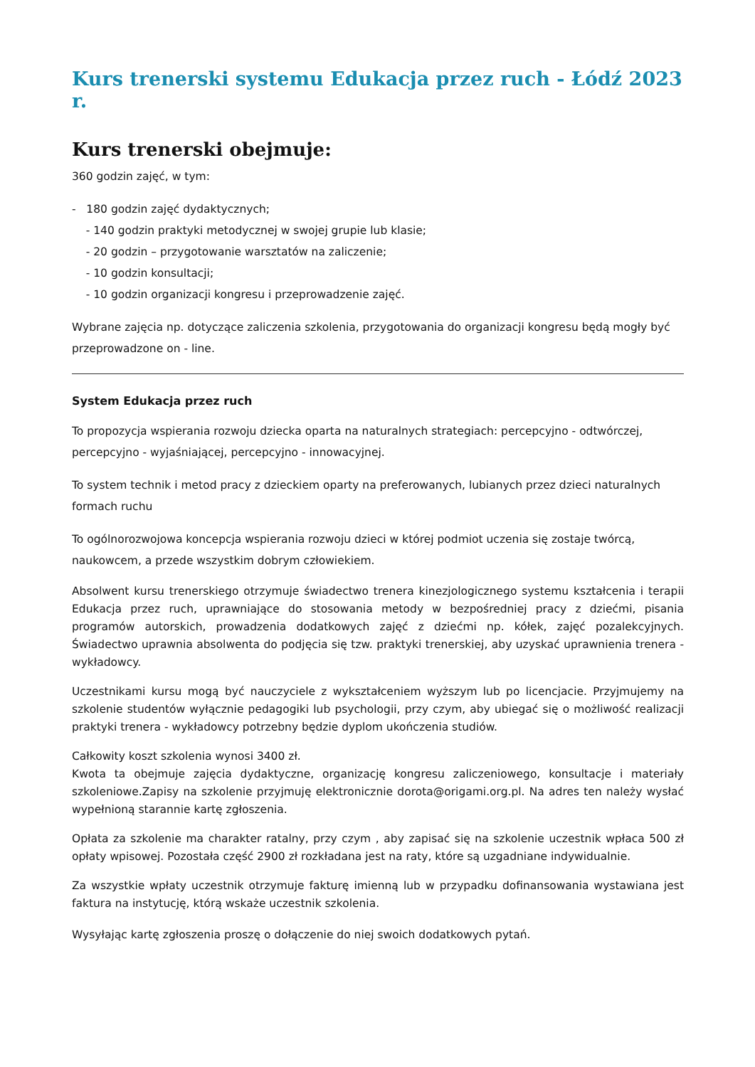Kurs trenerski systemu Edukacja przez ruch - Łódź 2023 r.
Kurs trenerski obejmuje:
360 godzin zajęć, w tym:
- 180 godzin zajęć dydaktycznych;
- 140 godzin praktyki metodycznej w swojej grupie lub klasie;
- 20 godzin – przygotowanie warsztatów na zaliczenie;
- 10 godzin konsultacji;
- 10 godzin organizacji kongresu i przeprowadzenie zajęć.
Wybrane zajęcia np. dotyczące zaliczenia szkolenia, przygotowania do organizacji kongresu będą mogły być przeprowadzone on - line.
System Edukacja przez ruch
To propozycja wspierania rozwoju dziecka oparta na naturalnych strategiach: percepcyjno - odtwórczej, percepcyjno - wyjaśniającej, percepcyjno - innowacyjnej.
To system technik i metod pracy z dzieckiem oparty na preferowanych, lubianych przez dzieci naturalnych formach ruchu
To ogólnorozwojowa koncepcja wspierania rozwoju dzieci w której podmiot uczenia się zostaje twórcą, naukowcem, a przede wszystkim dobrym człowiekiem.
Absolwent kursu trenerskiego otrzymuje świadectwo trenera kinezjologicznego systemu kształcenia i terapii Edukacja przez ruch, uprawniające do stosowania metody w bezpośredniej pracy z dziećmi, pisania programów autorskich, prowadzenia dodatkowych zajęć z dziećmi np. kółek, zajęć pozalekcyjnych. Świadectwo uprawnia absolwenta do podjęcia się tzw. praktyki trenerskiej, aby uzyskać uprawnienia trenera - wykładowcy.
Uczestnikami kursu mogą być nauczyciele z wykształceniem wyższym lub po licencjacie. Przyjmujemy na szkolenie studentów wyłącznie pedagogiki lub psychologii, przy czym, aby ubiegać się o możliwość realizacji praktyki trenera - wykładowcy potrzebny będzie dyplom ukończenia studiów.
Całkowity koszt szkolenia wynosi 3400 zł.
Kwota ta obejmuje zajęcia dydaktyczne, organizację kongresu zaliczeniowego, konsultacje i materiały szkoleniowe.Zapisy na szkolenie przyjmuję elektronicznie dorota@origami.org.pl. Na adres ten należy wysłać wypełnioną starannie kartę zgłoszenia.
Opłata za szkolenie ma charakter ratalny, przy czym , aby zapisać się na szkolenie uczestnik wpłaca 500 zł opłaty wpisowej. Pozostała część 2900 zł rozkładana jest na raty, które są uzgadniane indywidualnie.
Za wszystkie wpłaty uczestnik otrzymuje fakturę imienną lub w przypadku dofinansowania wystawiana jest faktura na instytucję, którą wskaże uczestnik szkolenia.
Wysyłając kartę zgłoszenia proszę o dołączenie do niej swoich dodatkowych pytań.